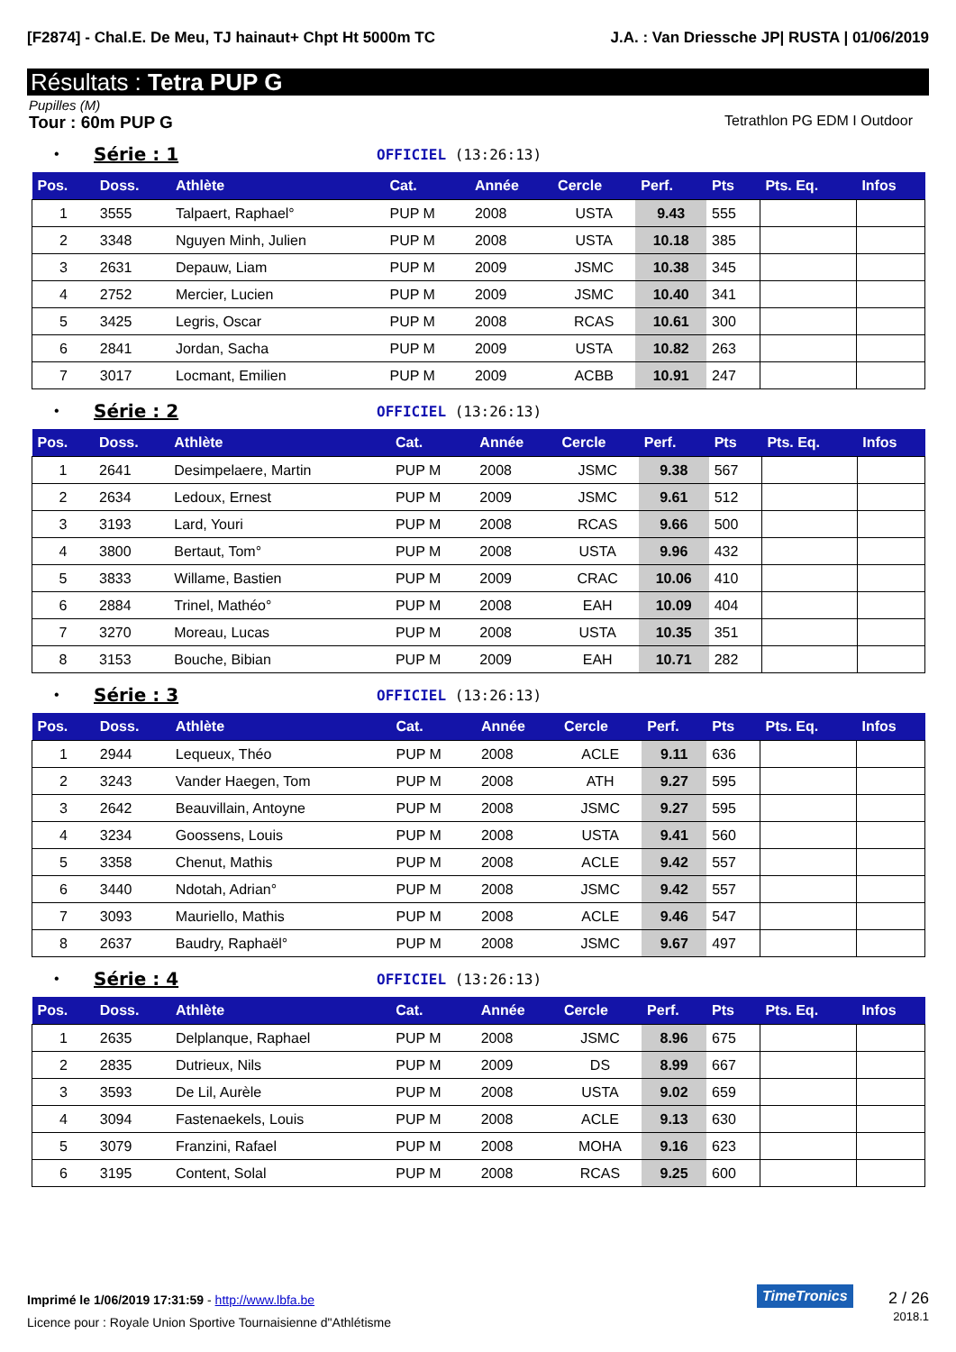[F2874] - Chal.E. De Meu, TJ hainaut+ Chpt Ht 5000m TC J.A. : Van Driessche JP| RUSTA | 01/06/2019
Résultats : Tetra PUP G
Pupilles (M)
Tour : 60m PUP G Tetrathlon PG EDM I Outdoor
• Série : 1 OFFICIEL (13:26:13)
| Pos. | Doss. | Athlète | Cat. | Année | Cercle | Perf. | Pts | Pts. Eq. | Infos |
| --- | --- | --- | --- | --- | --- | --- | --- | --- | --- |
| 1 | 3555 | Talpaert, Raphael° | PUP M | 2008 | USTA | 9.43 | 555 | | |
| 2 | 3348 | Nguyen Minh, Julien | PUP M | 2008 | USTA | 10.18 | 385 | | |
| 3 | 2631 | Depauw, Liam | PUP M | 2009 | JSMC | 10.38 | 345 | | |
| 4 | 2752 | Mercier, Lucien | PUP M | 2009 | JSMC | 10.40 | 341 | | |
| 5 | 3425 | Legris, Oscar | PUP M | 2008 | RCAS | 10.61 | 300 | | |
| 6 | 2841 | Jordan, Sacha | PUP M | 2009 | USTA | 10.82 | 263 | | |
| 7 | 3017 | Locmant, Emilien | PUP M | 2009 | ACBB | 10.91 | 247 | | |
• Série : 2 OFFICIEL (13:26:13)
| Pos. | Doss. | Athlète | Cat. | Année | Cercle | Perf. | Pts | Pts. Eq. | Infos |
| --- | --- | --- | --- | --- | --- | --- | --- | --- | --- |
| 1 | 2641 | Desimpelaere, Martin | PUP M | 2008 | JSMC | 9.38 | 567 | | |
| 2 | 2634 | Ledoux, Ernest | PUP M | 2009 | JSMC | 9.61 | 512 | | |
| 3 | 3193 | Lard, Youri | PUP M | 2008 | RCAS | 9.66 | 500 | | |
| 4 | 3800 | Bertaut, Tom° | PUP M | 2008 | USTA | 9.96 | 432 | | |
| 5 | 3833 | Willame, Bastien | PUP M | 2009 | CRAC | 10.06 | 410 | | |
| 6 | 2884 | Trinel, Mathéo° | PUP M | 2008 | EAH | 10.09 | 404 | | |
| 7 | 3270 | Moreau, Lucas | PUP M | 2008 | USTA | 10.35 | 351 | | |
| 8 | 3153 | Bouche, Bibian | PUP M | 2009 | EAH | 10.71 | 282 | | |
• Série : 3 OFFICIEL (13:26:13)
| Pos. | Doss. | Athlète | Cat. | Année | Cercle | Perf. | Pts | Pts. Eq. | Infos |
| --- | --- | --- | --- | --- | --- | --- | --- | --- | --- |
| 1 | 2944 | Lequeux, Théo | PUP M | 2008 | ACLE | 9.11 | 636 | | |
| 2 | 3243 | Vander Haegen, Tom | PUP M | 2008 | ATH | 9.27 | 595 | | |
| 3 | 2642 | Beauvillain, Antoyne | PUP M | 2008 | JSMC | 9.27 | 595 | | |
| 4 | 3234 | Goossens, Louis | PUP M | 2008 | USTA | 9.41 | 560 | | |
| 5 | 3358 | Chenut, Mathis | PUP M | 2008 | ACLE | 9.42 | 557 | | |
| 6 | 3440 | Ndotah, Adrian° | PUP M | 2008 | JSMC | 9.42 | 557 | | |
| 7 | 3093 | Mauriello, Mathis | PUP M | 2008 | ACLE | 9.46 | 547 | | |
| 8 | 2637 | Baudry, Raphaël° | PUP M | 2008 | JSMC | 9.67 | 497 | | |
• Série : 4 OFFICIEL (13:26:13)
| Pos. | Doss. | Athlète | Cat. | Année | Cercle | Perf. | Pts | Pts. Eq. | Infos |
| --- | --- | --- | --- | --- | --- | --- | --- | --- | --- |
| 1 | 2635 | Delplanque, Raphael | PUP M | 2008 | JSMC | 8.96 | 675 | | |
| 2 | 2835 | Dutrieux, Nils | PUP M | 2009 | DS | 8.99 | 667 | | |
| 3 | 3593 | De Lil, Aurèle | PUP M | 2008 | USTA | 9.02 | 659 | | |
| 4 | 3094 | Fastenaekels, Louis | PUP M | 2008 | ACLE | 9.13 | 630 | | |
| 5 | 3079 | Franzini, Rafael | PUP M | 2008 | MOHA | 9.16 | 623 | | |
| 6 | 3195 | Content, Solal | PUP M | 2008 | RCAS | 9.25 | 600 | | |
Imprimé le 1/06/2019 17:31:59 - http://www.lbfa.be
Licence pour : Royale Union Sportive Tournaisienne d"Athlétisme
TimeTronics
2 / 26
2018.1